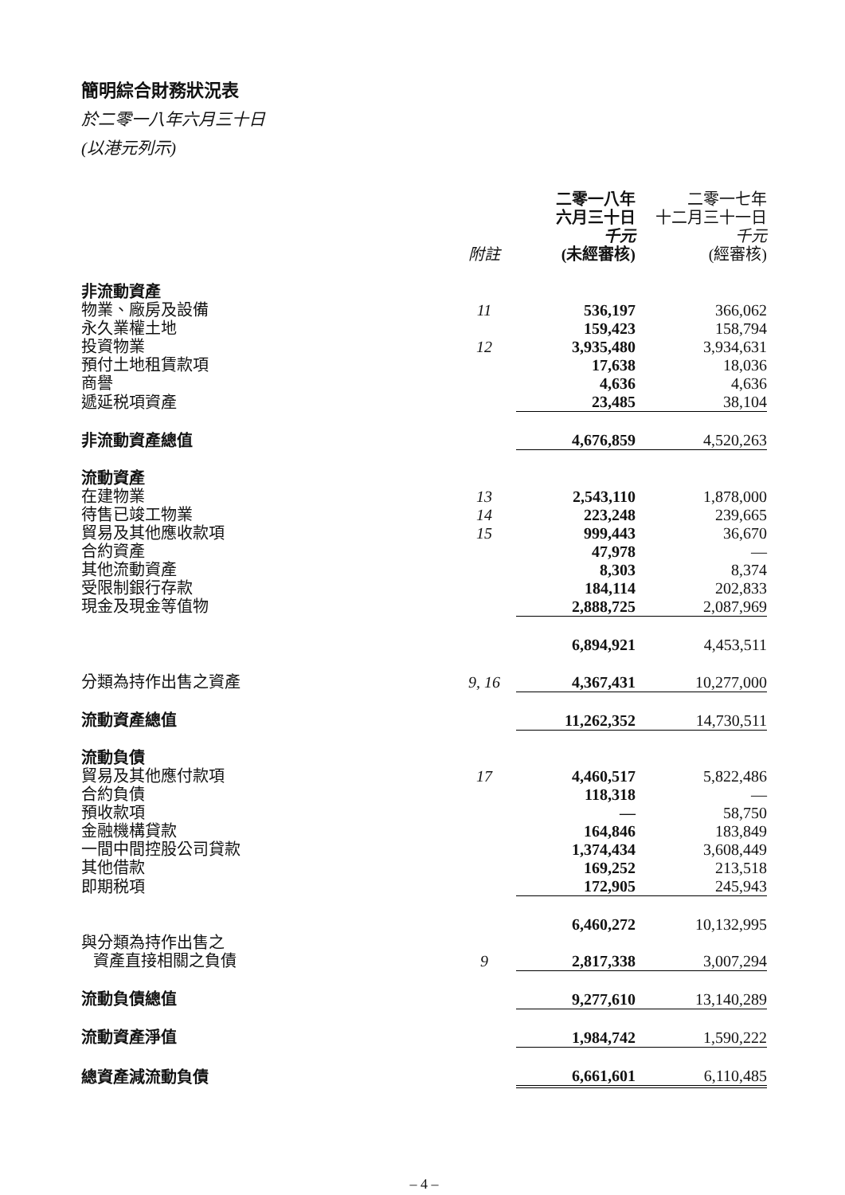簡明綜合財務狀況表
於二零一八年六月三十日
(以港元列示)
| | | 二零一八年 六月三十日 | 二零一七年 十二月三十一日 |
| --- | --- | --- | --- |
| | 附註 | 千元 (未經審核) | 千元 (經審核) |
| 非流動資產 | | | |
| 物業、廠房及設備 | 11 | 536,197 | 366,062 |
| 永久業權土地 | | 159,423 | 158,794 |
| 投資物業 | 12 | 3,935,480 | 3,934,631 |
| 預付土地租賃款項 | | 17,638 | 18,036 |
| 商譽 | | 4,636 | 4,636 |
| 遞延税項資產 | | 23,485 | 38,104 |
| 非流動資產總值 | | 4,676,859 | 4,520,263 |
| 流動資產 | | | |
| 在建物業 | 13 | 2,543,110 | 1,878,000 |
| 待售已竣工物業 | 14 | 223,248 | 239,665 |
| 貿易及其他應收款項 | 15 | 999,443 | 36,670 |
| 合約資產 | | 47,978 | — |
| 其他流動資產 | | 8,303 | 8,374 |
| 受限制銀行存款 | | 184,114 | 202,833 |
| 現金及現金等值物 | | 2,888,725 | 2,087,969 |
| | | 6,894,921 | 4,453,511 |
| 分類為持作出售之資產 | 9, 16 | 4,367,431 | 10,277,000 |
| 流動資產總值 | | 11,262,352 | 14,730,511 |
| 流動負債 | | | |
| 貿易及其他應付款項 | 17 | 4,460,517 | 5,822,486 |
| 合約負債 | | 118,318 | — |
| 預收款項 | | — | 58,750 |
| 金融機構貸款 | | 164,846 | 183,849 |
| 一間中間控股公司貸款 | | 1,374,434 | 3,608,449 |
| 其他借款 | | 169,252 | 213,518 |
| 即期税項 | | 172,905 | 245,943 |
| | | 6,460,272 | 10,132,995 |
| 與分類為持作出售之 資產直接相關之負債 | 9 | 2,817,338 | 3,007,294 |
| 流動負債總值 | | 9,277,610 | 13,140,289 |
| 流動資產淨值 | | 1,984,742 | 1,590,222 |
| 總資產減流動負債 | | 6,661,601 | 6,110,485 |
– 4 –